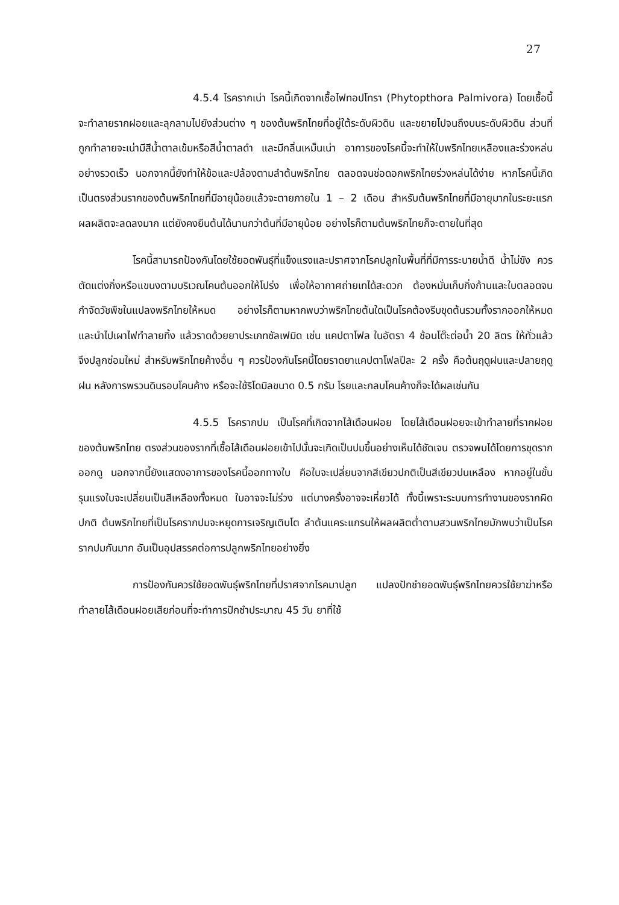27
4.5.4 โรครากเน่า โรคนี้เกิดจากเชื้อไฟทอปโทรา (Phytopthora Palmivora) โดยเชื้อนี้จะทำลายรากฝอยและลุกลามไปยังส่วนต่าง ๆ ของต้นพริกไทยที่อยู่ใต้ระดับผิวดิน และขยายไปจนถึงบนระดับผิวดิน ส่วนที่ถูกทำลายจะเน่ามีสีน้ำตาลเข้มหรือสีน้ำตาลดำ และมีกลิ่นเหม็นเน่า อาการของโรคนี้จะทำให้ใบพริกไทยเหลืองและร่วงหล่นอย่างรวดเร็ว นอกจากนี้ยังทำให้ข้อและปล้องตามลำต้นพริกไทย ตลอดจนช่อดอกพริกไทยร่วงหล่นได้ง่าย หากโรคนี้เกิดเป็นตรงส่วนรากของต้นพริกไทยที่มีอายุน้อยแล้วจะตายภายใน 1 – 2 เดือน สำหรับต้นพริกไทยที่มีอายุมากในระยะแรกผลผลิตจะลดลงมาก แต่ยังคงยืนต้นได้นานกว่าต้นที่มีอายุน้อย อย่างไรก็ตามต้นพริกไทยก็จะตายในที่สุด
โรคนี้สามารถป้องกันโดยใช้ยอดพันธุ์ที่แข็งแรงและปราศจากโรคปลูกในพื้นที่ที่มีการระบายน้ำดี น้ำไม่ขัง ควรตัดแต่งกิ่งหรือแขนงตามบริเวณโคนต้นออกให้โปร่ง เพื่อให้อากาศถ่ายเทได้สะดวก ต้องหมั่นเก็บกิ่งก้านและใบตลอดจนกำจัดวัชพืชในแปลงพริกไทยให้หมด อย่างไรก็ตามหากพบว่าพริกไทยต้นใดเป็นโรคต้องรีบขุดต้นรวมทั้งรากออกให้หมด และนำไปเผาไฟทำลายทิ้ง แล้วราดด้วยยาประเภทซัลเฟมิด เช่น แคปตาโฟล ในอัตรา 4 ช้อนโต๊ะต่อน้ำ 20 ลิตร ให้ทั่วแล้วจึงปลูกซ่อมใหม่ สำหรับพริกไทยค้างอื่น ๆ ควรป้องกันโรคนี้โดยราดยาแคปตาโฟลปีละ 2 ครั้ง คือต้นฤดูฝนและปลายฤดูฝน หลังการพรวนดินรอบโคนค้าง หรือจะใช้ริโดมิลขนาด 0.5 กรัม โรยและกลบโคนค้างก็จะได้ผลเช่นกัน
4.5.5 โรครากปม เป็นโรคที่เกิดจากไส้เดือนฝอย โดยไส้เดือนฝอยจะเข้าทำลายที่รากฝอยของต้นพริกไทย ตรงส่วนของรากที่เชื้อไส้เดือนฝอยเข้าไปนั้นจะเกิดเป็นปมขึ้นอย่างเห็นได้ชัดเจน ตรวจพบได้โดยการขุดรากออกดู นอกจากนี้ยังแสดงอาการของโรคนี้ออกทางใบ คือใบจะเปลี่ยนจากสีเขียวปกติเป็นสีเขียวปนเหลือง หากอยู่ในขั้นรุนแรงใบจะเปลี่ยนเป็นสีเหลืองทั้งหมด ใบอาจจะไม่ร่วง แต่บางครั้งอาจจะเหี่ยวได้ ทั้งนี้เพราะระบบการทำงานของรากผิดปกติ ต้นพริกไทยที่เป็นโรครากปมจะหยุดการเจริญเติบโต ลำต้นแคระแกรนให้ผลผลิตต่ำตามสวนพริกไทยมักพบว่าเป็นโรครากปมกันมาก อันเป็นอุปสรรคต่อการปลูกพริกไทยอย่างยิ่ง
การป้องกันควรใช้ยอดพันธุ์พริกไทยที่ปราศจากโรคมาปลูก แปลงปักชำยอดพันธุ์พริกไทยควรใช้ยาฆ่าหรือทำลายไส้เดือนฝอยเสียก่อนที่จะทำการปักชำประมาณ 45 วัน ยาที่ใช้